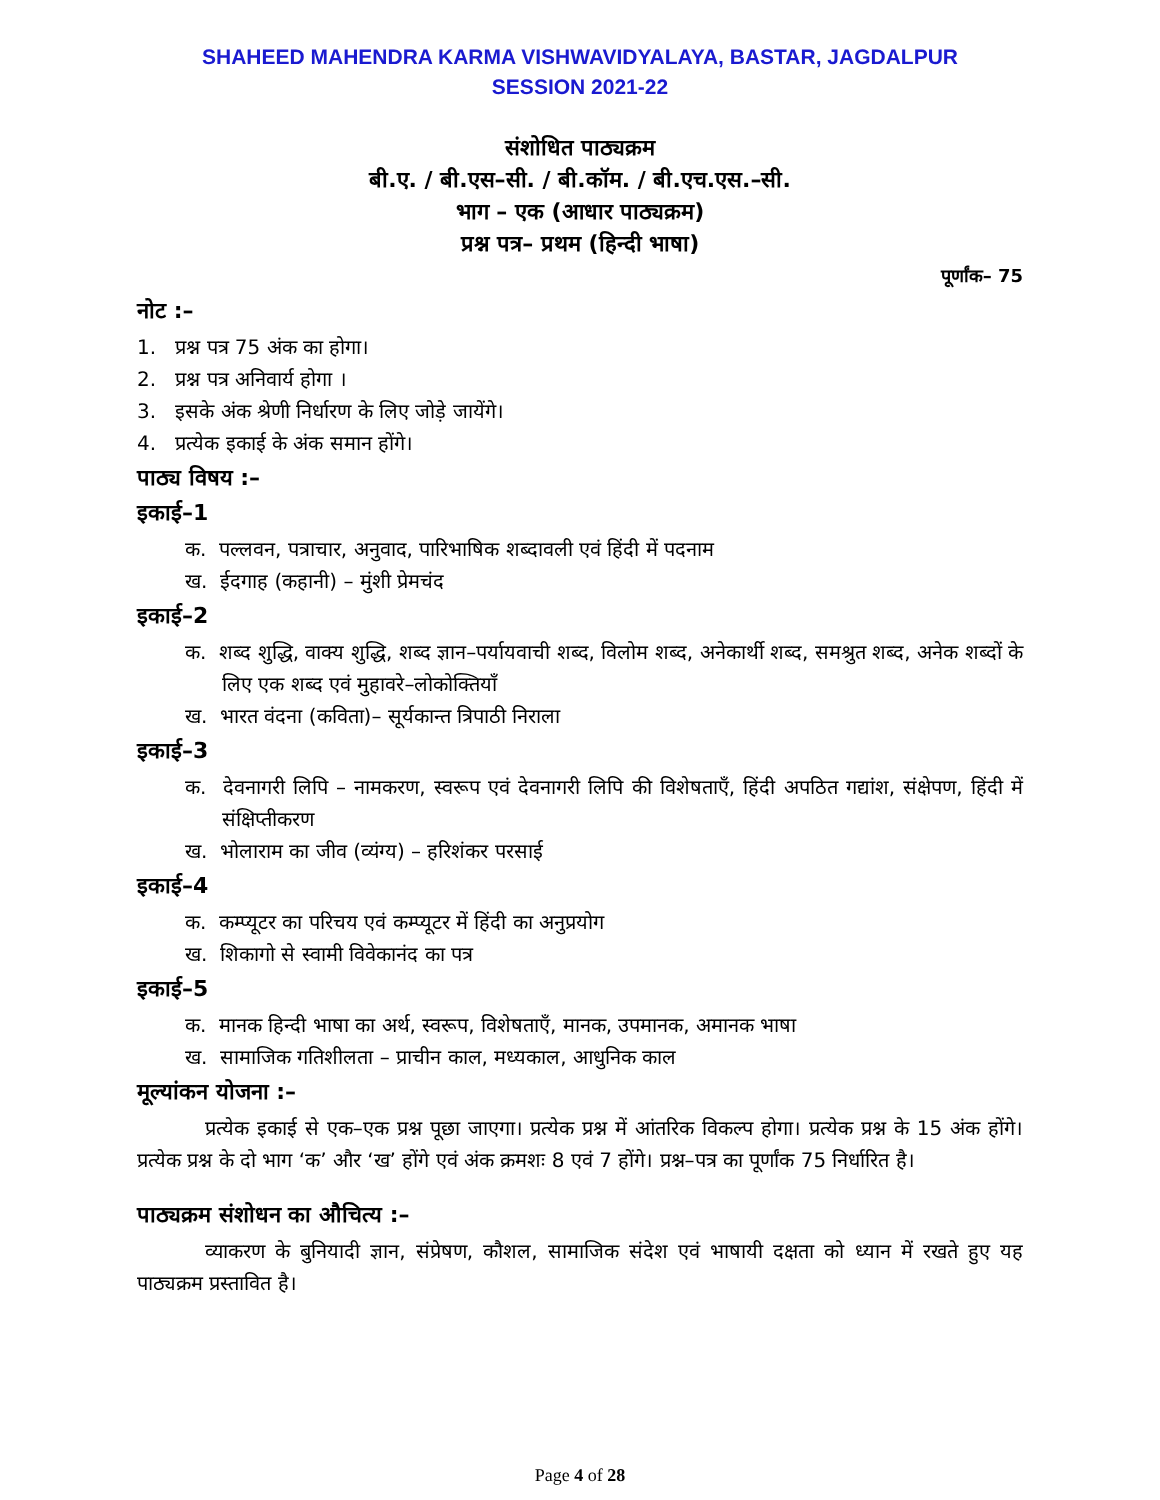SHAHEED MAHENDRA KARMA VISHWAVIDYALAYA, BASTAR, JAGDALPUR
SESSION 2021-22
संशोधित पाठ्यक्रम
बी.ए. / बी.एस–सी. / बी.कॉम. / बी.एच.एस.–सी.
भाग – एक (आधार पाठ्यक्रम)
प्रश्न पत्र– प्रथम (हिन्दी भाषा)
पूर्णांक– 75
नोट :–
1. प्रश्न पत्र 75 अंक का होगा।
2. प्रश्न पत्र अनिवार्य होगा ।
3. इसके अंक श्रेणी निर्धारण के लिए जोड़े जायेंगे।
4. प्रत्येक इकाई के अंक समान होंगे।
पाठ्य विषय :–
इकाई–1
क. पल्लवन, पत्राचार, अनुवाद, पारिभाषिक शब्दावली एवं हिंदी में पदनाम
ख. ईदगाह (कहानी) – मुंशी प्रेमचंद
इकाई–2
क. शब्द शुद्धि, वाक्य शुद्धि, शब्द ज्ञान–पर्यायवाची शब्द, विलोम शब्द, अनेकार्थी शब्द, समश्रुत शब्द, अनेक शब्दों के लिए एक शब्द एवं मुहावरे–लोकोक्तियाँ
ख. भारत वंदना (कविता)– सूर्यकान्त त्रिपाठी निराला
इकाई–3
क. देवनागरी लिपि – नामकरण, स्वरूप एवं देवनागरी लिपि की विशेषताएँ, हिंदी अपठित गद्यांश, संक्षेपण, हिंदी में संक्षिप्तीकरण
ख. भोलाराम का जीव (व्यंग्य) – हरिशंकर परसाई
इकाई–4
क. कम्प्यूटर का परिचय एवं कम्प्यूटर में हिंदी का अनुप्रयोग
ख. शिकागो से स्वामी विवेकानंद का पत्र
इकाई–5
क. मानक हिन्दी भाषा का अर्थ, स्वरूप, विशेषताएँ, मानक, उपमानक, अमानक भाषा
ख. सामाजिक गतिशीलता – प्राचीन काल, मध्यकाल, आधुनिक काल
मूल्यांकन योजना :–
प्रत्येक इकाई से एक–एक प्रश्न पूछा जाएगा। प्रत्येक प्रश्न में आंतरिक विकल्प होगा। प्रत्येक प्रश्न के 15 अंक होंगे। प्रत्येक प्रश्न के दो भाग ‘क’ और ‘ख’ होंगे एवं अंक क्रमशः 8 एवं 7 होंगे। प्रश्न–पत्र का पूर्णांक 75 निर्धारित है।
पाठ्यक्रम संशोधन का औचित्य :–
व्याकरण के बुनियादी ज्ञान, संप्रेषण, कौशल, सामाजिक संदेश एवं भाषायी दक्षता को ध्यान में रखते हुए यह पाठ्यक्रम प्रस्तावित है।
Page 4 of 28